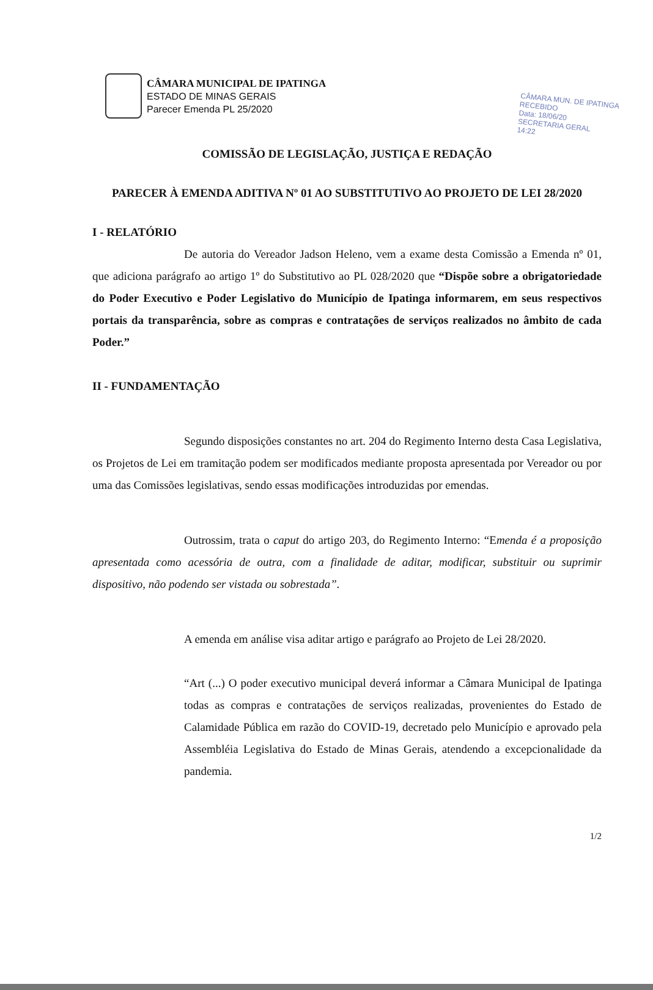CÂMARA MUN. DE IPATINGA
RECEBIDO
Data: 18/06/20
SECRETARIA GERAL
14:22
CÂMARA MUNICIPAL DE IPATINGA
ESTADO DE MINAS GERAIS
Parecer Emenda PL 25/2020
COMISSÃO DE LEGISLAÇÃO, JUSTIÇA E REDAÇÃO
PARECER À EMENDA ADITIVA Nº 01 AO SUBSTITUTIVO AO PROJETO DE LEI 28/2020
I - RELATÓRIO
De autoria do Vereador Jadson Heleno, vem a exame desta Comissão a Emenda nº 01, que adiciona parágrafo ao artigo 1º do Substitutivo ao PL 028/2020 que “Dispõe sobre a obrigatoriedade do Poder Executivo e Poder Legislativo do Município de Ipatinga informarem, em seus respectivos portais da transparência, sobre as compras e contratações de serviços realizados no âmbito de cada Poder.”
II - FUNDAMENTAÇÃO
Segundo disposições constantes no art. 204 do Regimento Interno desta Casa Legislativa, os Projetos de Lei em tramitação podem ser modificados mediante proposta apresentada por Vereador ou por uma das Comissões legislativas, sendo essas modificações introduzidas por emendas.
Outrossim, trata o caput do artigo 203, do Regimento Interno: “Emenda é a proposição apresentada como acessória de outra, com a finalidade de aditar, modificar, substituir ou suprimir dispositivo, não podendo ser vistada ou sobrestada”.
A emenda em análise visa aditar artigo e parágrafo ao Projeto de Lei 28/2020.
“Art (...) O poder executivo municipal deverá informar a Câmara Municipal de Ipatinga todas as compras e contratações de serviços realizadas, provenientes do Estado de Calamidade Pública em razão do COVID-19, decretado pelo Município e aprovado pela Assembléia Legislativa do Estado de Minas Gerais, atendendo a excepcionalidade da pandemia.
1/2